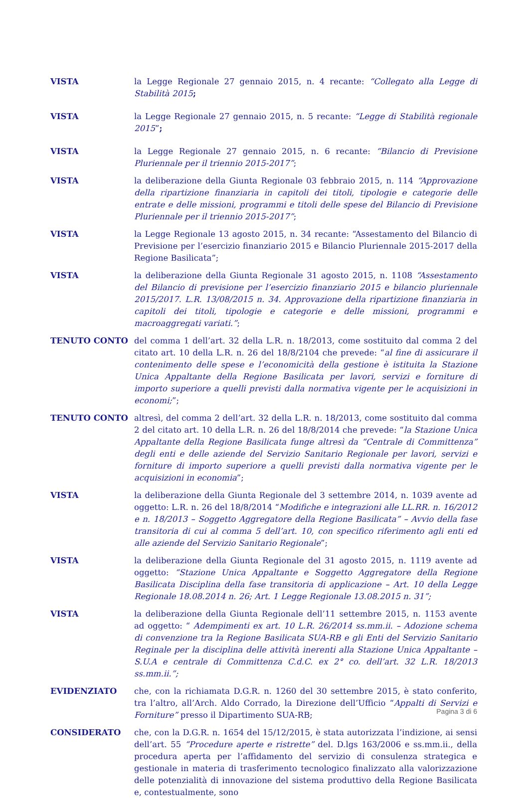VISTA la Legge Regionale 27 gennaio 2015, n. 4 recante: “Collegato alla Legge di Stabilità 2015;
VISTA la Legge Regionale 27 gennaio 2015, n. 5 recante: “Legge di Stabilità regionale 2015”;
VISTA la Legge Regionale 27 gennaio 2015, n. 6 recante: “Bilancio di Previsione Pluriennale per il triennio 2015-2017”;
VISTA la deliberazione della Giunta Regionale 03 febbraio 2015, n. 114 “Approvazione della ripartizione finanziaria in capitoli dei titoli, tipologie e categorie delle entrate e delle missioni, programmi e titoli delle spese del Bilancio di Previsione Pluriennale per il triennio 2015-2017”;
VISTA la Legge Regionale 13 agosto 2015, n. 34 recante: “Assestamento del Bilancio di Previsione per l’esercizio finanziario 2015 e Bilancio Pluriennale 2015-2017 della Regione Basilicata”;
VISTA la deliberazione della Giunta Regionale 31 agosto 2015, n. 1108 “Assestamento del Bilancio di previsione per l’esercizio finanziario 2015 e bilancio pluriennale 2015/2017. L.R. 13/08/2015 n. 34. Approvazione della ripartizione finanziaria in capitoli dei titoli, tipologie e categorie e delle missioni, programmi e macroaggregati variati.”;
TENUTO CONTO del comma 1 dell’art. 32 della L.R. n. 18/2013, come sostituito dal comma 2 del citato art. 10 della L.R. n. 26 del 18/8/2104 che prevede: “al fine di assicurare il contenimento delle spese e l’economicità della gestione è istituita la Stazione Unica Appaltante della Regione Basilicata per lavori, servizi e forniture di importo superiore a quelli previsti dalla normativa vigente per le acquisizioni in economi;”;
TENUTO CONTO altresì, del comma 2 dell’art. 32 della L.R. n. 18/2013, come sostituito dal comma 2 del citato art. 10 della L.R. n. 26 del 18/8/2014 che prevede: “la Stazione Unica Appaltante della Regione Basilicata funge altresì da “Centrale di Committenza” degli enti e delle aziende del Servizio Sanitario Regionale per lavori, servizi e forniture di importo superiore a quelli previsti dalla normativa vigente per le acquisizioni in economia”;
VISTA la deliberazione della Giunta Regionale del 3 settembre 2014, n. 1039 avente ad oggetto: L.R. n. 26 del 18/8/2014 “Modifiche e integrazioni alle LL.RR. n. 16/2012 e n. 18/2013 – Soggetto Aggregatore della Regione Basilicata” – Avvio della fase transitoria di cui al comma 5 dell’art. 10, con specifico riferimento agli enti ed alle aziende del Servizio Sanitario Regionale”;
VISTA la deliberazione della Giunta Regionale del 31 agosto 2015, n. 1119 avente ad oggetto: “Stazione Unica Appaltante e Soggetto Aggregatore della Regione Basilicata Disciplina della fase transitoria di applicazione – Art. 10 della Legge Regionale 18.08.2014 n. 26; Art. 1 Legge Regionale 13.08.2015 n. 31”;
VISTA la deliberazione della Giunta Regionale dell’11 settembre 2015, n. 1153 avente ad oggetto: “ Adempimenti ex art. 10 L.R. 26/2014 ss.mm.ii. – Adozione schema di convenzione tra la Regione Basilicata SUA-RB e gli Enti del Servizio Sanitario Reginale per la disciplina delle attività inerenti alla Stazione Unica Appaltante – S.U.A e centrale di Committenza C.d.C. ex 2° co. dell’art. 32 L.R. 18/2013 ss.mm.ii.”;
EVIDENZIATO che, con la richiamata D.G.R. n. 1260 del 30 settembre 2015, è stato conferito, tra l’altro, all’Arch. Aldo Corrado, la Direzione dell’Ufficio “Appalti di Servizi e Forniture” presso il Dipartimento SUA-RB;
CONSIDERATO che, con la D.G.R. n. 1654 del 15/12/2015, è stata autorizzata l’indizione, ai sensi dell’art. 55 “Procedure aperte e ristrette” del. D.lgs 163/2006 e ss.mm.ii., della procedura aperta per l’affidamento del servizio di consulenza strategica e gestionale in materia di trasferimento tecnologico finalizzato alla valorizzazione delle potenzialità di innovazione del sistema produttivo della Regione Basilicata e, contestualmente, sono
Pagina 3 di 6